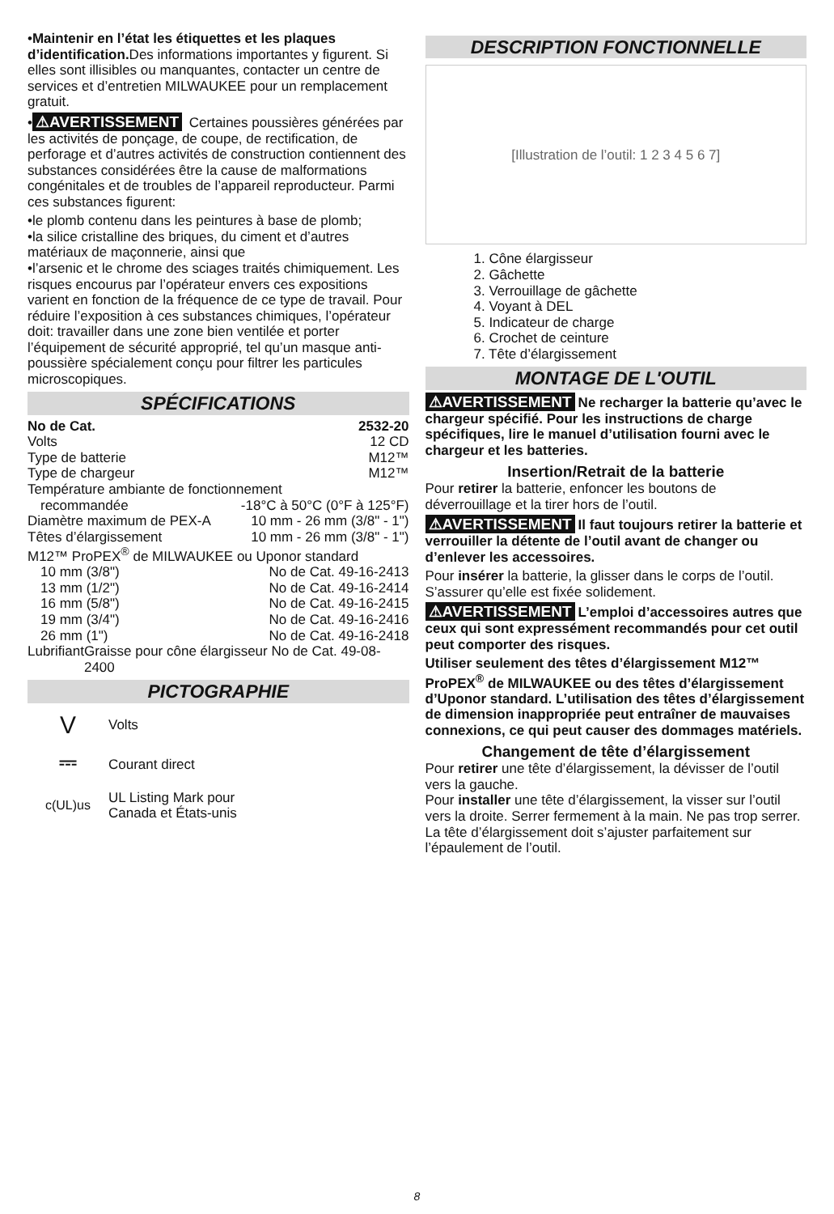•Maintenir en l’état les étiquettes et les plaques d’identification. Des informations importantes y figurent. Si elles sont illisibles ou manquantes, contacter un centre de services et d’entretien MILWAUKEE pour un remplacement gratuit.
• ⚠AVERTISSEMENT Certaines poussières générées par les activités de ponçage, de coupe, de rectification, de perforage et d’autres activités de construction contiennent des substances considérées être la cause de malformations congénitales et de troubles de l’appareil reproducteur. Parmi ces substances figurent:
•le plomb contenu dans les peintures à base de plomb;
•la silice cristalline des briques, du ciment et d’autres matériaux de maçonnerie, ainsi que
•l’arsenic et le chrome des sciages traités chimiquement. Les risques encourus par l’opérateur envers ces expositions varient en fonction de la fréquence de ce type de travail. Pour réduire l’exposition à ces substances chimiques, l’opérateur doit: travailler dans une zone bien ventilée et porter l’équipement de sécurité approprié, tel qu’un masque anti-poussière spécialement conçu pour filtrer les particules microscopiques.
SPÉCIFICATIONS
No de Cat. 2532-20
Volts 12 CD
Type de batterie M12™
Type de chargeur M12™
Température ambiante de fonctionnement
recommandée -18°C à 50°C (0°F à 125°F)
Diamètre maximum de PEX-A 10 mm - 26 mm (3/8" - 1")
Têtes d’élargissement 10 mm - 26 mm (3/8" - 1")
M12™ ProPEX<sup>®</sup> de MILWAUKEE ou Uponor standard
10 mm (3/8") No de Cat. 49-16-2413
13 mm (1/2") No de Cat. 49-16-2414
16 mm (5/8") No de Cat. 49-16-2415
19 mm (3/4") No de Cat. 49-16-2416
26 mm (1") No de Cat. 49-16-2418
Lubrifiant Graisse pour cône élargisseur No de Cat. 49-08-2400
PICTOGRAPHIE
V Volts
⎓ Courant direct
c(UL)us UL Listing Mark pour
Canada et États-unis
DESCRIPTION FONCTIONNELLE
[Illustration de l’outil: 1 2 3 4 5 6 7]
1. Cône élargisseur
2. Gâchette
3. Verrouillage de gâchette
4. Voyant à DEL
5. Indicateur de charge
6. Crochet de ceinture
7. Tête d’élargissement
MONTAGE DE L'OUTIL
⚠AVERTISSEMENT Ne recharger la batterie qu’avec le chargeur spécifié. Pour les instructions de charge spécifiques, lire le manuel d’utilisation fourni avec le chargeur et les batteries.
Insertion/Retrait de la batterie
Pour retirer la batterie, enfoncer les boutons de déverrouillage et la tirer hors de l’outil.
⚠AVERTISSEMENT Il faut toujours retirer la batterie et verrouiller la détente de l’outil avant de changer ou d’enlever les accessoires.
Pour insérer la batterie, la glisser dans le corps de l’outil. S’assurer qu’elle est fixée solidement.
⚠AVERTISSEMENT L’emploi d’accessoires autres que ceux qui sont expressément recommandés pour cet outil peut comporter des risques.
Utiliser seulement des têtes d’élargissement M12™ ProPEX<sup>®</sup> de MILWAUKEE ou des têtes d’élargissement d’Uponor standard. L’utilisation des têtes d’élargissement de dimension inappropriée peut entraîner de mauvaises connexions, ce qui peut causer des dommages matériels.
Changement de tête d’élargissement
Pour retirer une tête d’élargissement, la dévisser de l’outil vers la gauche.
Pour installer une tête d’élargissement, la visser sur l’outil vers la droite. Serrer fermement à la main. Ne pas trop serrer. La tête d’élargissement doit s’ajuster parfaitement sur l’épaulement de l’outil.
8